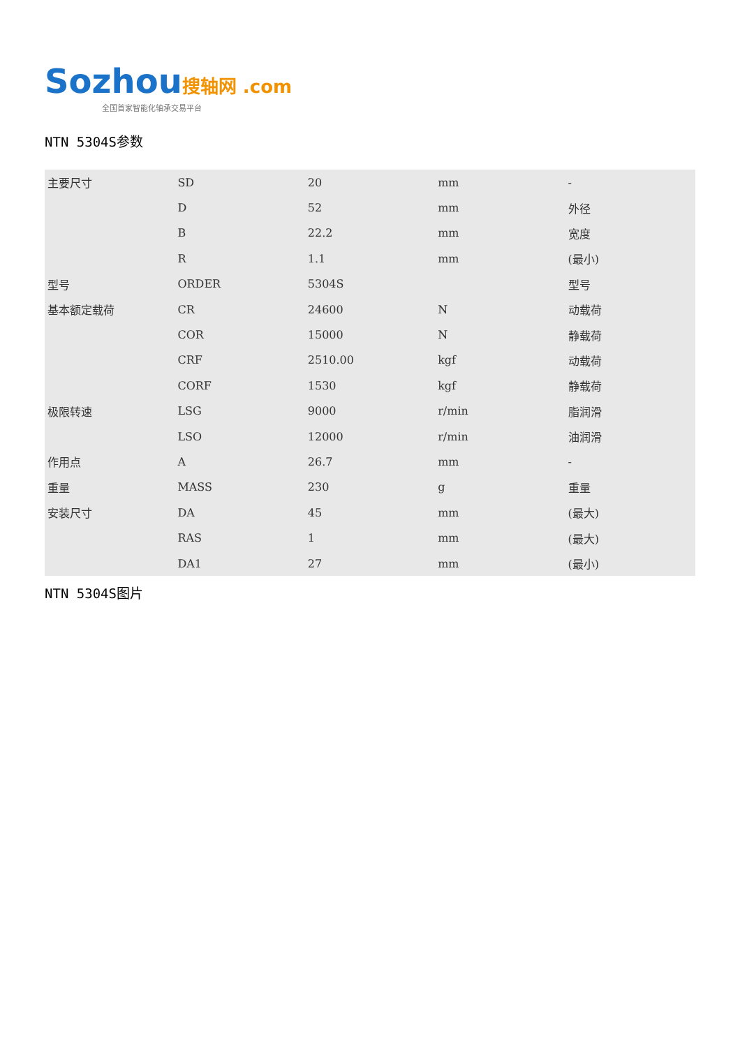Sozhou 搜轴网 .com
全国首家智能化轴承交易平台
NTN 5304S参数
| 主要尺寸 | SD | 20 | mm | - |
| | D | 52 | mm | 外径 |
| | B | 22.2 | mm | 宽度 |
| | R | 1.1 | mm | (最小) |
| 型号 | ORDER | 5304S | | 型号 |
| 基本额定载荷 | CR | 24600 | N | 动载荷 |
| | COR | 15000 | N | 静载荷 |
| | CRF | 2510.00 | kgf | 动载荷 |
| | CORF | 1530 | kgf | 静载荷 |
| 极限转速 | LSG | 9000 | r/min | 脂润滑 |
| | LSO | 12000 | r/min | 油润滑 |
| 作用点 | A | 26.7 | mm | - |
| 重量 | MASS | 230 | g | 重量 |
| 安装尺寸 | DA | 45 | mm | (最大) |
| | RAS | 1 | mm | (最大) |
| | DA1 | 27 | mm | (最小) |
NTN 5304S图片